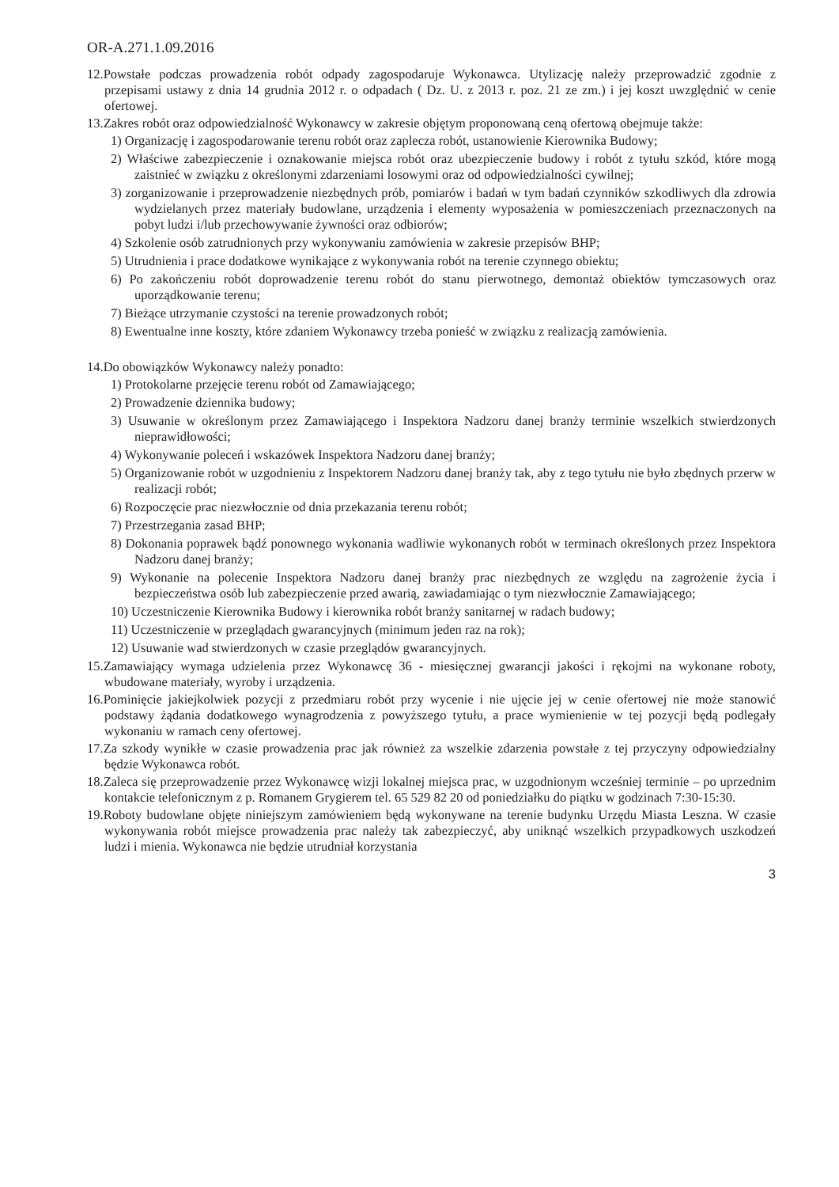OR-A.271.1.09.2016
12.Powstałe podczas prowadzenia robót odpady zagospodaruje Wykonawca. Utylizację należy przeprowadzić zgodnie z przepisami ustawy z dnia 14 grudnia 2012 r. o odpadach ( Dz. U. z 2013 r. poz. 21 ze zm.) i jej koszt uwzględnić w cenie ofertowej.
13.Zakres robót oraz odpowiedzialność Wykonawcy w zakresie objętym proponowaną ceną ofertową obejmuje także:
1) Organizację i zagospodarowanie terenu robót oraz zaplecza robót, ustanowienie Kierownika Budowy;
2) Właściwe zabezpieczenie i oznakowanie miejsca robót oraz ubezpieczenie budowy i robót z tytułu szkód, które mogą zaistnieć w związku z określonymi zdarzeniami losowymi oraz od odpowiedzialności cywilnej;
3) zorganizowanie i przeprowadzenie niezbędnych prób, pomiarów i badań w tym badań czynników szkodliwych dla zdrowia wydzielanych przez materiały budowlane, urządzenia i elementy wyposażenia w pomieszczeniach przeznaczonych na pobyt ludzi i/lub przechowywanie żywności oraz odbiorów;
4) Szkolenie osób zatrudnionych przy wykonywaniu zamówienia w zakresie przepisów BHP;
5) Utrudnienia i prace dodatkowe wynikające z wykonywania robót na terenie czynnego obiektu;
6) Po zakończeniu robót doprowadzenie terenu robót do stanu pierwotnego, demontaż obiektów tymczasowych oraz uporządkowanie terenu;
7) Bieżące utrzymanie czystości na terenie prowadzonych robót;
8) Ewentualne inne koszty, które zdaniem Wykonawcy trzeba ponieść w związku z realizacją zamówienia.
14.Do obowiązków Wykonawcy należy ponadto:
1) Protokolarne przejęcie terenu robót od Zamawiającego;
2) Prowadzenie dziennika budowy;
3) Usuwanie w określonym przez Zamawiającego i Inspektora Nadzoru danej branży terminie wszelkich stwierdzonych nieprawidłowości;
4) Wykonywanie poleceń i wskazówek Inspektora Nadzoru danej branży;
5) Organizowanie robót w uzgodnieniu z Inspektorem Nadzoru danej branży tak, aby z tego tytułu nie było zbędnych przerw w realizacji robót;
6) Rozpoczęcie prac niezwłocznie od dnia przekazania terenu robót;
7) Przestrzegania zasad BHP;
8) Dokonania poprawek bądź ponownego wykonania wadliwie wykonanych robót w terminach określonych przez Inspektora Nadzoru danej branży;
9) Wykonanie na polecenie Inspektora Nadzoru danej branży prac niezbędnych ze względu na zagrożenie życia i bezpieczeństwa osób lub zabezpieczenie przed awarią, zawiadamiając o tym niezwłocznie Zamawiającego;
10) Uczestniczenie Kierownika Budowy i kierownika robót branży sanitarnej w radach budowy;
11) Uczestniczenie w przeglądach gwarancyjnych (minimum jeden raz na rok);
12) Usuwanie wad stwierdzonych w czasie przeglądów gwarancyjnych.
15.Zamawiający wymaga udzielenia przez Wykonawcę 36 - miesięcznej gwarancji jakości i rękojmi na wykonane roboty, wbudowane materiały, wyroby i urządzenia.
16.Pominięcie jakiejkolwiek pozycji z przedmiaru robót przy wycenie i nie ujęcie jej w cenie ofertowej nie może stanowić podstawy żądania dodatkowego wynagrodzenia z powyższego tytułu, a prace wymienienie w tej pozycji będą podlegały wykonaniu w ramach ceny ofertowej.
17.Za szkody wynikłe w czasie prowadzenia prac jak również za wszelkie zdarzenia powstałe z tej przyczyny odpowiedzialny będzie Wykonawca robót.
18.Zaleca się przeprowadzenie przez Wykonawcę wizji lokalnej miejsca prac, w uzgodnionym wcześniej terminie – po uprzednim kontakcie telefonicznym z p. Romanem Grygierem tel. 65 529 82 20 od poniedziałku do piątku w godzinach 7:30-15:30.
19.Roboty budowlane objęte niniejszym zamówieniem będą wykonywane na terenie budynku Urzędu Miasta Leszna. W czasie wykonywania robót miejsce prowadzenia prac należy tak zabezpieczyć, aby uniknąć wszelkich przypadkowych uszkodzeń ludzi i mienia. Wykonawca nie będzie utrudniał korzystania
3